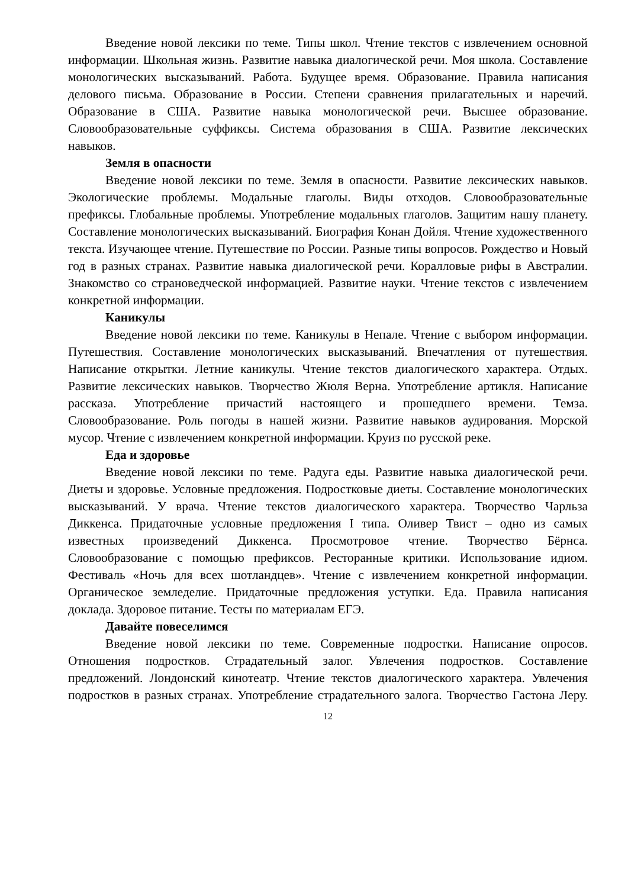Введение новой лексики по теме. Типы школ. Чтение текстов с извлечением основной информации. Школьная жизнь. Развитие навыка диалогической речи. Моя школа. Составление монологических высказываний. Работа. Будущее время. Образование. Правила написания делового письма. Образование в России. Степени сравнения прилагательных и наречий. Образование в США. Развитие навыка монологической речи. Высшее образование. Словообразовательные суффиксы. Система образования в США. Развитие лексических навыков.
Земля в опасности
Введение новой лексики по теме. Земля в опасности. Развитие лексических навыков. Экологические проблемы. Модальные глаголы. Виды отходов. Словообразовательные префиксы. Глобальные проблемы. Употребление модальных глаголов. Защитим нашу планету. Составление монологических высказываний. Биография Конан Дойля. Чтение художественного текста. Изучающее чтение. Путешествие по России. Разные типы вопросов. Рождество и Новый год в разных странах. Развитие навыка диалогической речи. Коралловые рифы в Австралии. Знакомство со страноведческой информацией. Развитие науки. Чтение текстов с извлечением конкретной информации.
Каникулы
Введение новой лексики по теме. Каникулы в Непале. Чтение с выбором информации. Путешествия. Составление монологических высказываний. Впечатления от путешествия. Написание открытки. Летние каникулы. Чтение текстов диалогического характера. Отдых. Развитие лексических навыков. Творчество Жюля Верна. Употребление артикля. Написание рассказа. Употребление причастий настоящего и прошедшего времени. Темза. Словообразование. Роль погоды в нашей жизни. Развитие навыков аудирования. Морской мусор. Чтение с извлечением конкретной информации. Круиз по русской реке.
Еда и здоровье
Введение новой лексики по теме. Радуга еды. Развитие навыка диалогической речи. Диеты и здоровье. Условные предложения. Подростковые диеты. Составление монологических высказываний. У врача. Чтение текстов диалогического характера. Творчество Чарльза Диккенса. Придаточные условные предложения I типа. Оливер Твист – одно из самых известных произведений Диккенса. Просмотровое чтение. Творчество Бёрнса. Словообразование с помощью префиксов. Ресторанные критики. Использование идиом. Фестиваль «Ночь для всех шотландцев». Чтение с извлечением конкретной информации. Органическое земледелие. Придаточные предложения уступки. Еда. Правила написания доклада. Здоровое питание. Тесты по материалам ЕГЭ.
Давайте повеселимся
Введение новой лексики по теме. Современные подростки. Написание опросов. Отношения подростков. Страдательный залог. Увлечения подростков. Составление предложений. Лондонский кинотеатр. Чтение текстов диалогического характера. Увлечения подростков в разных странах. Употребление страдательного залога. Творчество Гастона Леру.
12